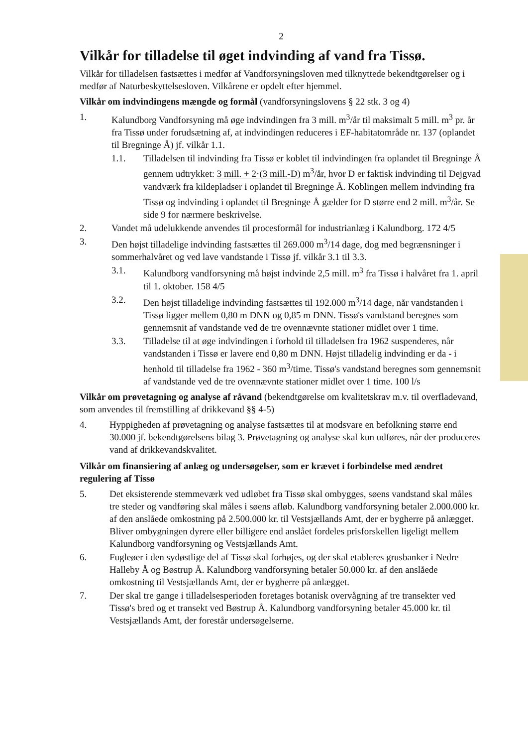2
Vilkår for tilladelse til øget indvinding af vand fra Tissø.
Vilkår for tilladelsen fastsættes i medfør af Vandforsyningsloven med tilknyttede bekendtgørelser og i medfør af Naturbeskyttelsesloven. Vilkårene er opdelt efter hjemmel.
Vilkår om indvindingens mængde og formål (vandforsyningslovens § 22 stk. 3 og 4)
1. Kalundborg Vandforsyning må øge indvindingen fra 3 mill. m<sup>3</sup>/år til maksimalt 5 mill. m<sup>3</sup> pr. år fra Tissø under forudsætning af, at indvindingen reduceres i EF-habitatområde nr. 137 (oplandet til Bregninge Å) jf. vilkår 1.1.
1.1. Tilladelsen til indvinding fra Tissø er koblet til indvindingen fra oplandet til Bregninge Å gennem udtrykket: 3 mill. + 2·(3 mill.-D) m<sup>3</sup>/år, hvor D er faktisk indvinding til Dejgvad vandværk fra kildepladser i oplandet til Bregninge Å. Koblingen mellem indvinding fra Tissø og indvinding i oplandet til Bregninge Å gælder for D større end 2 mill. m<sup>3</sup>/år. Se side 9 for nærmere beskrivelse.
2. Vandet må udelukkende anvendes til procesformål for industrianlæg i Kalundborg. 172 4/5
3. Den højst tilladelige indvinding fastsættes til 269.000 m<sup>3</sup>/14 dage, dog med begrænsninger i sommerhalvåret og ved lave vandstande i Tissø jf. vilkår 3.1 til 3.3.
3.1. Kalundborg vandforsyning må højst indvinde 2,5 mill. m<sup>3</sup> fra Tissø i halvåret fra 1. april til 1. oktober. 158 4/5
3.2. Den højst tilladelige indvinding fastsættes til 192.000 m<sup>3</sup>/14 dage, når vandstanden i Tissø ligger mellem 0,80 m DNN og 0,85 m DNN. Tissø's vandstand beregnes som gennemsnit af vandstande ved de tre ovennævnte stationer midlet over 1 time.
3.3. Tilladelse til at øge indvindingen i forhold til tilladelsen fra 1962 suspenderes, når vandstanden i Tissø er lavere end 0,80 m DNN. Højst tilladelig indvinding er da - i henhold til tilladelse fra 1962 - 360 m<sup>3</sup>/time. Tissø's vandstand beregnes som gennemsnit af vandstande ved de tre ovennævnte stationer midlet over 1 time. 100 l/s
Vilkår om prøvetagning og analyse af råvand (bekendtgørelse om kvalitetskrav m.v. til overfladevand, som anvendes til fremstilling af drikkevand §§ 4-5)
4. Hyppigheden af prøvetagning og analyse fastsættes til at modsvare en befolkning større end 30.000 jf. bekendtgørelsens bilag 3. Prøvetagning og analyse skal kun udføres, når der produceres vand af drikkevandskvalitet.
Vilkår om finansiering af anlæg og undersøgelser, som er krævet i forbindelse med ændret regulering af Tissø
5. Det eksisterende stemmeværk ved udløbet fra Tissø skal ombygges, søens vandstand skal måles tre steder og vandføring skal måles i søens afløb. Kalundborg vandforsyning betaler 2.000.000 kr. af den anslåede omkostning på 2.500.000 kr. til Vestsjællands Amt, der er bygherre på anlægget. Bliver ombygningen dyrere eller billigere end anslået fordeles prisforskellen ligeligt mellem Kalundborg vandforsyning og Vestsjællands Amt.
6. Fugleøer i den sydøstlige del af Tissø skal forhøjes, og der skal etableres grusbanker i Nedre Halleby Å og Bøstrup Å. Kalundborg vandforsyning betaler 50.000 kr. af den anslåede omkostning til Vestsjællands Amt, der er bygherre på anlægget.
7. Der skal tre gange i tilladelsesperioden foretages botanisk overvågning af tre transekter ved Tissø's bred og et transekt ved Bøstrup Å. Kalundborg vandforsyning betaler 45.000 kr. til Vestsjællands Amt, der forestår undersøgelserne.